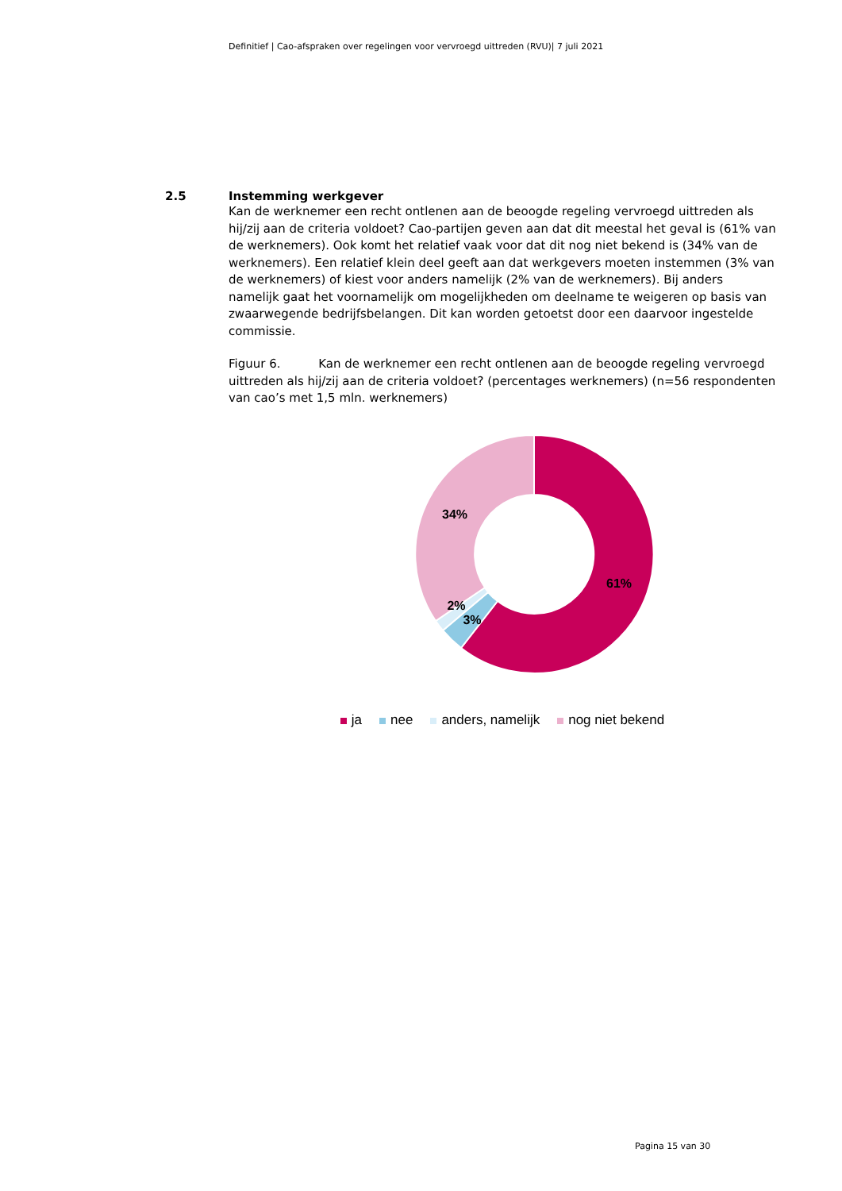Definitief | Cao-afspraken over regelingen voor vervroegd uittreden (RVU)| 7 juli 2021
2.5 Instemming werkgever
Kan de werknemer een recht ontlenen aan de beoogde regeling vervroegd uittreden als hij/zij aan de criteria voldoet? Cao-partijen geven aan dat dit meestal het geval is (61% van de werknemers). Ook komt het relatief vaak voor dat dit nog niet bekend is (34% van de werknemers). Een relatief klein deel geeft aan dat werkgevers moeten instemmen (3% van de werknemers) of kiest voor anders namelijk (2% van de werknemers). Bij anders namelijk gaat het voornamelijk om mogelijkheden om deelname te weigeren op basis van zwaarwegende bedrijfsbelangen. Dit kan worden getoetst door een daarvoor ingestelde commissie.
Figuur 6. Kan de werknemer een recht ontlenen aan de beoogde regeling vervroegd uittreden als hij/zij aan de criteria voldoet? (percentages werknemers) (n=56 respondenten van cao’s met 1,5 mln. werknemers)
61%
34%
2%
3%
ja nee anders, namelijk nog niet bekend
Pagina 15 van 30